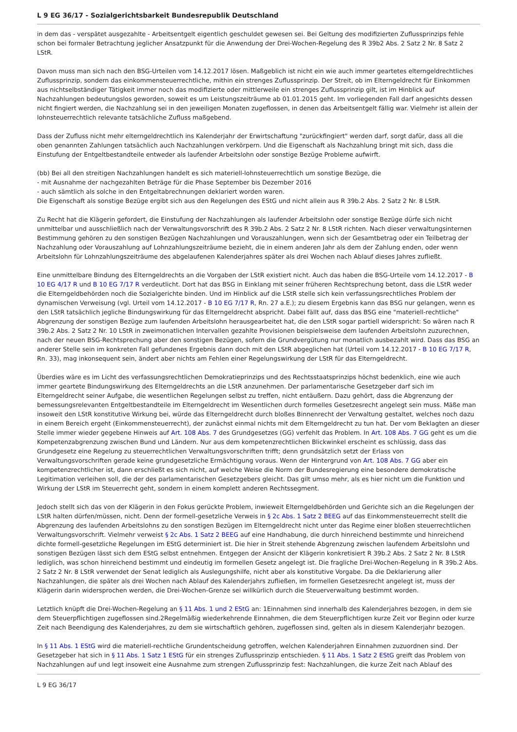L 9 EG 36/17 - Sozialgerichtsbarkeit Bundesrepublik Deutschland
in dem das - verspätet ausgezahlte - Arbeitsentgelt eigentlich geschuldet gewesen sei. Bei Geltung des modifizierten Zuflussprinzips fehle schon bei formaler Betrachtung jeglicher Ansatzpunkt für die Anwendung der Drei-Wochen-Regelung des R 39b2 Abs. 2 Satz 2 Nr. 8 Satz 2 LStR.
Davon muss man sich nach den BSG-Urteilen vom 14.12.2017 lösen. Maßgeblich ist nicht ein wie auch immer geartetes elterngeldrechtliches Zuflussprinzip, sondern das einkommensteuerrechtliche, mithin ein strenges Zuflussprinzip. Der Streit, ob im Elterngeldrecht für Einkommen aus nichtselbständiger Tätigkeit immer noch das modifizierte oder mittlerweile ein strenges Zuflussprinzip gilt, ist im Hinblick auf Nachzahlungen bedeutungslos geworden, soweit es um Leistungszeiträume ab 01.01.2015 geht. Im vorliegenden Fall darf angesichts dessen nicht fingiert werden, die Nachzahlung sei in den jeweiligen Monaten zugeflossen, in denen das Arbeitsentgelt fällig war. Vielmehr ist allein der lohnsteuerrechtlich relevante tatsächliche Zufluss maßgebend.
Dass der Zufluss nicht mehr elterngeldrechtlich ins Kalenderjahr der Erwirtschaftung "zurückfingiert" werden darf, sorgt dafür, dass all die oben genannten Zahlungen tatsächlich auch Nachzahlungen verkörpern. Und die Eigenschaft als Nachzahlung bringt mit sich, dass die Einstufung der Entgeltbestandteile entweder als laufender Arbeitslohn oder sonstige Bezüge Probleme aufwirft.
(bb) Bei all den streitigen Nachzahlungen handelt es sich materiell-lohnsteuerrechtlich um sonstige Bezüge, die
- mit Ausnahme der nachgezahlten Beträge für die Phase September bis Dezember 2016
- auch sämtlich als solche in den Entgeltabrechnungen deklariert worden waren.
Die Eigenschaft als sonstige Bezüge ergibt sich aus den Regelungen des EStG und nicht allein aus R 39b.2 Abs. 2 Satz 2 Nr. 8 LStR.
Zu Recht hat die Klägerin gefordert, die Einstufung der Nachzahlungen als laufender Arbeitslohn oder sonstige Bezüge dürfe sich nicht unmittelbar und ausschließlich nach der Verwaltungsvorschrift des R 39b.2 Abs. 2 Satz 2 Nr. 8 LStR richten. Nach dieser verwaltungsinternen Bestimmung gehören zu den sonstigen Bezügen Nachzahlungen und Vorauszahlungen, wenn sich der Gesamtbetrag oder ein Teilbetrag der Nachzahlung oder Vorauszahlung auf Lohnzahlungszeiträume bezieht, die in einem anderen Jahr als dem der Zahlung enden, oder wenn Arbeitslohn für Lohnzahlungszeiträume des abgelaufenen Kalenderjahres später als drei Wochen nach Ablauf dieses Jahres zufließt.
Eine unmittelbare Bindung des Elterngeldrechts an die Vorgaben der LStR existiert nicht. Auch das haben die BSG-Urteile vom 14.12.2017 - B 10 EG 4/17 R und B 10 EG 7/17 R verdeutlicht. Dort hat das BSG in Einklang mit seiner früheren Rechtsprechung betont, dass die LStR weder die Elterngeldbehörden noch die Sozialgerichte binden. Und im Hinblick auf die LStR stelle sich kein verfassungsrechtliches Problem der dynamischen Verweisung (vgl. Urteil vom 14.12.2017 - B 10 EG 7/17 R, Rn. 27 a.E.); zu diesem Ergebnis kann das BSG nur gelangen, wenn es den LStR tatsächlich jegliche Bindungswirkung für das Elterngeldrecht abspricht. Dabei fällt auf, dass das BSG eine "materiell-rechtliche" Abgrenzung der sonstigen Bezüge zum laufenden Arbeitslohn herausgearbeitet hat, die den LStR sogar partiell widerspricht: So wären nach R 39b.2 Abs. 2 Satz 2 Nr. 10 LStR in zweimonatlichen Intervallen gezahlte Provisionen beispielsweise dem laufenden Arbeitslohn zuzurechnen, nach der neuen BSG-Rechtsprechung aber den sonstigen Bezügen, sofern die Grundvergütung nur monatlich ausbezahlt wird. Dass das BSG an anderer Stelle sein im konkreten Fall gefundenes Ergebnis dann doch mit den LStR abgeglichen hat (Urteil vom 14.12.2017 - B 10 EG 7/17 R, Rn. 33), mag inkonsequent sein, ändert aber nichts am Fehlen einer Regelungswirkung der LStR für das Elterngeldrecht.
Überdies wäre es im Licht des verfassungsrechtlichen Demokratieprinzips und des Rechtsstaatsprinzips höchst bedenklich, eine wie auch immer geartete Bindungswirkung des Elterngeldrechts an die LStR anzunehmen. Der parlamentarische Gesetzgeber darf sich im Elterngeldrecht seiner Aufgabe, die wesentlichen Regelungen selbst zu treffen, nicht entäußern. Dazu gehört, dass die Abgrenzung der bemessungsrelevanten Entgeltbestandteile im Elterngeldrecht im Wesentlichen durch formelles Gesetzesrecht angelegt sein muss. Mäße man insoweit den LStR konstitutive Wirkung bei, würde das Elterngeldrecht durch bloßes Binnenrecht der Verwaltung gestaltet, welches noch dazu in einem Bereich ergeht (Einkommensteuerrecht), der zunächst einmal nichts mit dem Elterngeldrecht zu tun hat. Der vom Beklagten an dieser Stelle immer wieder gegebene Hinweis auf Art. 108 Abs. 7 des Grundgesetzes (GG) verfehlt das Problem. In Art. 108 Abs. 7 GG geht es um die Kompetenzabgrenzung zwischen Bund und Ländern. Nur aus dem kompetenzrechtlichen Blickwinkel erscheint es schlüssig, dass das Grundgesetz eine Regelung zu steuerrechtlichen Verwaltungsvorschriften trifft; denn grundsätzlich setzt der Erlass von Verwaltungsvorschriften gerade keine grundgesetzliche Ermächtigung voraus. Wenn der Hintergrund von Art. 108 Abs. 7 GG aber ein kompetenzrechtlicher ist, dann erschließt es sich nicht, auf welche Weise die Norm der Bundesregierung eine besondere demokratische Legitimation verleihen soll, die der des parlamentarischen Gesetzgebers gleicht. Das gilt umso mehr, als es hier nicht um die Funktion und Wirkung der LStR im Steuerrecht geht, sondern in einem komplett anderen Rechtssegment.
Jedoch stellt sich das von der Klägerin in den Fokus gerückte Problem, inwieweit Elterngeldbehörden und Gerichte sich an die Regelungen der LStR halten dürfen/müssen, nicht. Denn der formell-gesetzliche Verweis in § 2c Abs. 1 Satz 2 BEEG auf das Einkommensteuerrecht stellt die Abgrenzung des laufenden Arbeitslohns zu den sonstigen Bezügen im Elterngeldrecht nicht unter das Regime einer bloßen steuerrechtlichen Verwaltungsvorschrift. Vielmehr verweist § 2c Abs. 1 Satz 2 BEEG auf eine Handhabung, die durch hinreichend bestimmte und hinreichend dichte formell-gesetzliche Regelungen im EStG determiniert ist. Die hier in Streit stehende Abgrenzung zwischen laufendem Arbeitslohn und sonstigen Bezügen lässt sich dem EStG selbst entnehmen. Entgegen der Ansicht der Klägerin konkretisiert R 39b.2 Abs. 2 Satz 2 Nr. 8 LStR lediglich, was schon hinreichend bestimmt und eindeutig im formellen Gesetz angelegt ist. Die fragliche Drei-Wochen-Regelung in R 39b.2 Abs. 2 Satz 2 Nr. 8 LStR verwendet der Senat lediglich als Auslegungshilfe, nicht aber als konstitutive Vorgabe. Da die Deklarierung aller Nachzahlungen, die später als drei Wochen nach Ablauf des Kalenderjahrs zufließen, im formellen Gesetzesrecht angelegt ist, muss der Klägerin darin widersprochen werden, die Drei-Wochen-Grenze sei willkürlich durch die Steuerverwaltung bestimmt worden.
Letztlich knüpft die Drei-Wochen-Regelung an § 11 Abs. 1 und 2 EStG an: 1Einnahmen sind innerhalb des Kalenderjahres bezogen, in dem sie dem Steuerpflichtigen zugeflossen sind.2Regelmäßig wiederkehrende Einnahmen, die dem Steuerpflichtigen kurze Zeit vor Beginn oder kurze Zeit nach Beendigung des Kalenderjahres, zu dem sie wirtschaftlich gehören, zugeflossen sind, gelten als in diesem Kalenderjahr bezogen.
In § 11 Abs. 1 EStG wird die materiell-rechtliche Grundentscheidung getroffen, welchen Kalenderjahren Einnahmen zuzuordnen sind. Der Gesetzgeber hat sich in § 11 Abs. 1 Satz 1 EStG für ein strenges Zuflussprinzip entschieden. § 11 Abs. 1 Satz 2 EStG greift das Problem von Nachzahlungen auf und legt insoweit eine Ausnahme zum strengen Zuflussprinzip fest: Nachzahlungen, die kurze Zeit nach Ablauf des
L 9 EG 36/17